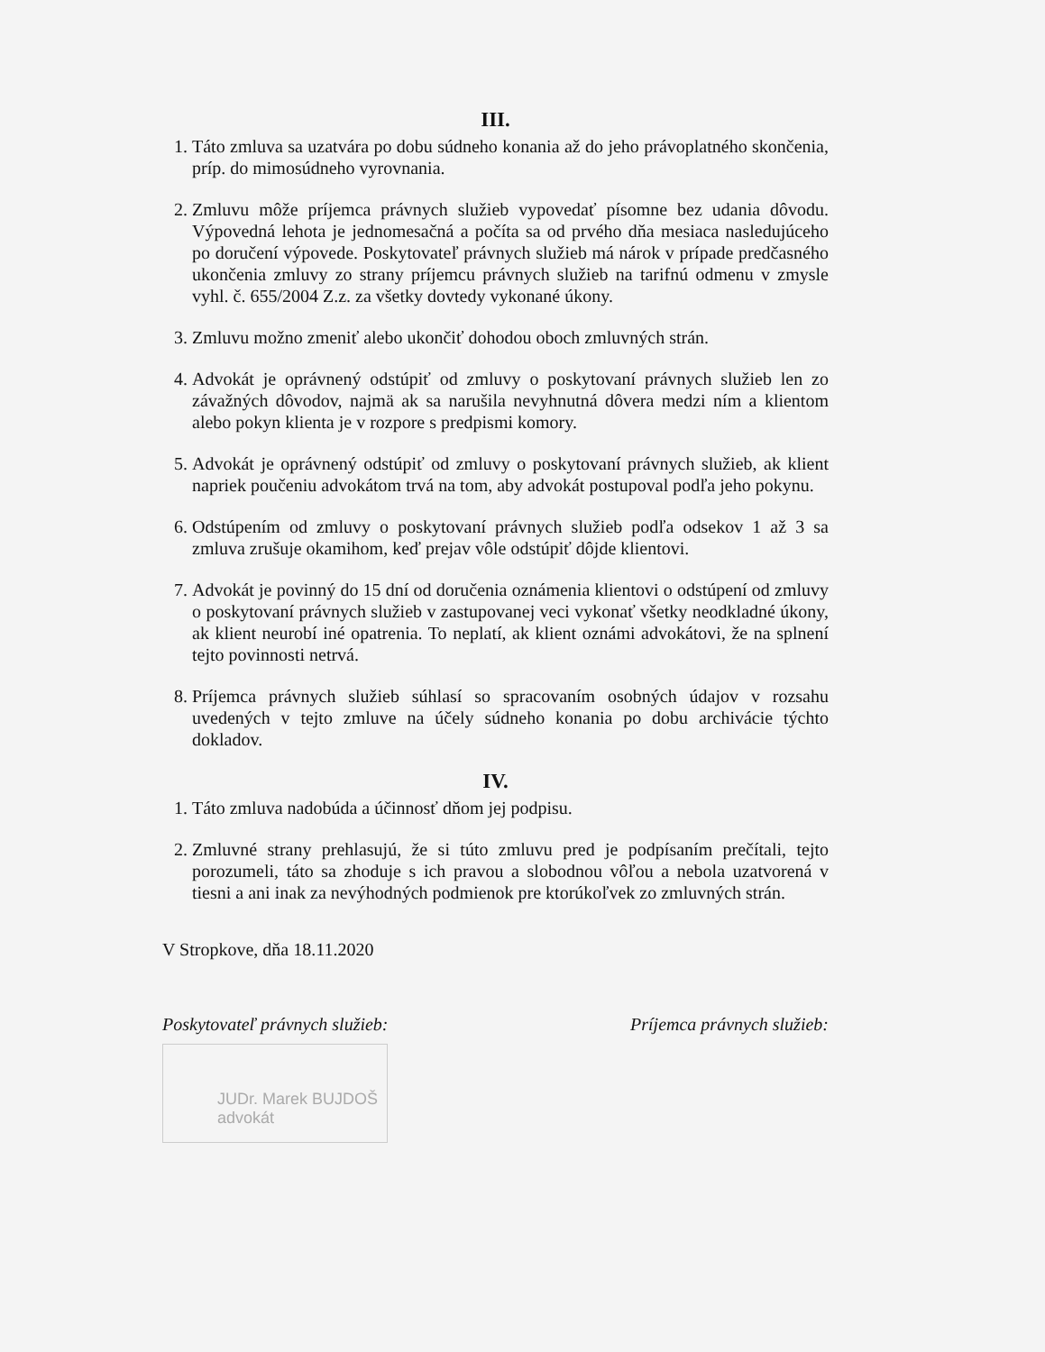III.
1. Táto zmluva sa uzatvára po dobu súdneho konania až do jeho právoplatného skončenia, príp. do mimosúdneho vyrovnania.
2. Zmluvu môže príjemca právnych služieb vypovedať písomne bez udania dôvodu. Výpovedná lehota je jednomesačná a počíta sa od prvého dňa mesiaca nasledujúceho po doručení výpovede. Poskytovateľ právnych služieb má nárok v prípade predčasného ukončenia zmluvy zo strany príjemcu právnych služieb na tarifnú odmenu v zmysle vyhl. č. 655/2004 Z.z. za všetky dovtedy vykonané úkony.
3. Zmluvu možno zmeniť alebo ukončiť dohodou oboch zmluvných strán.
4. Advokát je oprávnený odstúpiť od zmluvy o poskytovaní právnych služieb len zo závažných dôvodov, najmä ak sa narušila nevyhnutná dôvera medzi ním a klientom alebo pokyn klienta je v rozpore s predpismi komory.
5. Advokát je oprávnený odstúpiť od zmluvy o poskytovaní právnych služieb, ak klient napriek poučeniu advokátom trvá na tom, aby advokát postupoval podľa jeho pokynu.
6. Odstúpením od zmluvy o poskytovaní právnych služieb podľa odsekov 1 až 3 sa zmluva zrušuje okamihom, keď prejav vôle odstúpiť dôjde klientovi.
7. Advokát je povinný do 15 dní od doručenia oznámenia klientovi o odstúpení od zmluvy o poskytovaní právnych služieb v zastupovanej veci vykonať všetky neodkladné úkony, ak klient neurobí iné opatrenia. To neplatí, ak klient oznámi advokátovi, že na splnení tejto povinnosti netrvá.
8. Príjemca právnych služieb súhlasí so spracovaním osobných údajov v rozsahu uvedených v tejto zmluve na účely súdneho konania po dobu archivácie týchto dokladov.
IV.
1. Táto zmluva nadobúda a účinnosť dňom jej podpisu.
2. Zmluvné strany prehlasujú, že si túto zmluvu pred je podpísaním prečítali, tejto porozumeli, táto sa zhoduje s ich pravou a slobodnou vôľou a nebola uzatvorená v tiesni a ani inak za nevýhodných podmienok pre ktorúkoľvek zo zmluvných strán.
V Stropkove, dňa 18.11.2020
Poskytovateľ právnych služieb: Príjemca právnych služieb:
JUDr. Marek BUJDOŠ
advokát